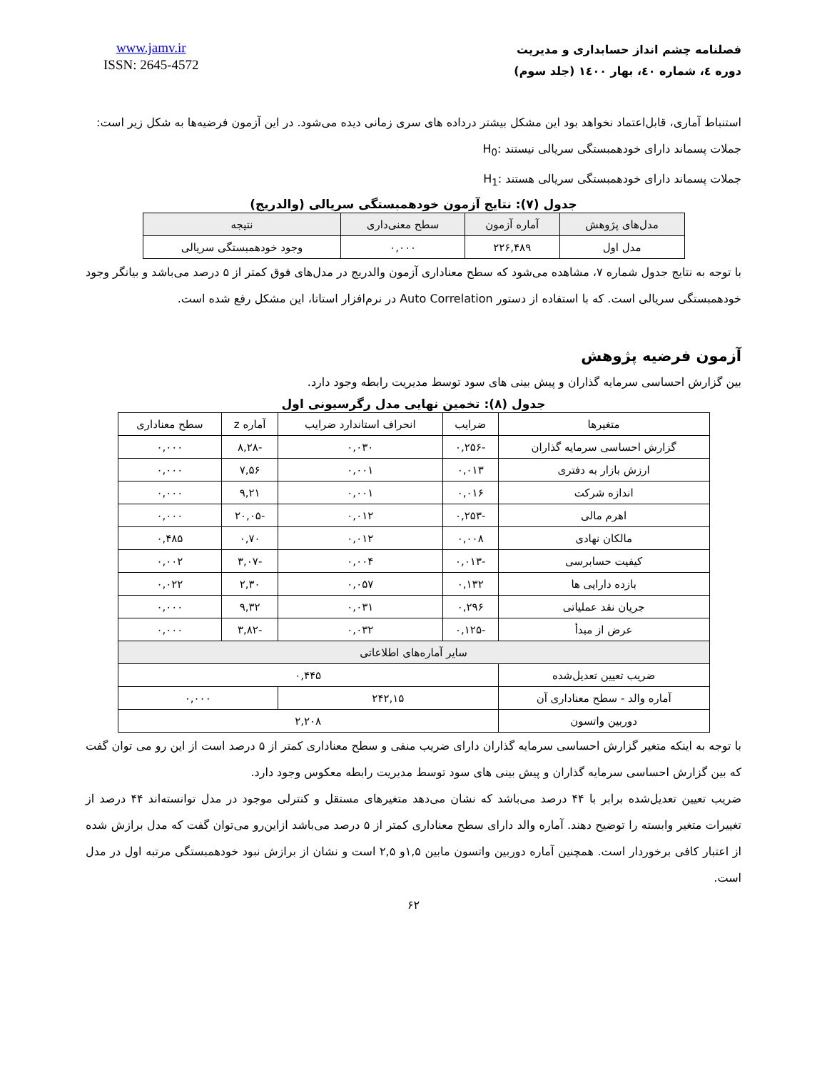فصلنامه چشم انداز حسابداری و مدیریت
دوره ٤، شماره ٤٠، بهار ١٤٠٠ (جلد سوم)
www.jamv.ir
ISSN: 2645-4572
استنباط آماری، قابل‌اعتماد نخواهد بود این مشکل بیشتر درداده های سری زمانی دیده می‌شود. در این آزمون فرضیه‌ها به شکل زیر است:
جملات پسماند دارای خودهمبستگی سریالی نیستند :H<sub>0</sub>
جملات پسماند دارای خودهمبستگی سریالی هستند :H<sub>1</sub>
جدول (۷): نتایج آزمون خودهمبستگی سریالی (والدریج)
| مدل‌های پژوهش | آماره آزمون | سطح معنی‌داری | نتیجه |
| --- | --- | --- | --- |
| مدل اول | ۲۲۶,۴۸۹ | ۰,۰۰۰ | وجود خودهمبستگی سریالی |
با توجه به نتایج جدول شماره ۷، مشاهده می‌شود که سطح معناداری آزمون والدریج در مدل‌های فوق کمتر از ۵ درصد می‌باشد و بیانگر وجود خودهمبستگی سریالی است. که با استفاده از دستور Auto Correlation در نرم‌افزار استاتا، این مشکل رفع شده است.
آزمون فرضیه پژوهش
بین گزارش احساسی سرمایه گذاران و پیش بینی های سود توسط مدیریت رابطه وجود دارد.
جدول (۸): تخمین نهایی مدل رگرسیونی اول
| متغیرها | ضرایب | انحراف استاندارد ضرایب | آماره z | سطح معناداری |
| گزارش احساسی سرمایه گذاران | -۰,۲۵۶ | ۰,۰۳۰ | -۸,۲۸ | ۰,۰۰۰ |
| ارزش بازار به دفتری | ۰,۰۱۳ | ۰,۰۰۱ | ۷,۵۶ | ۰,۰۰۰ |
| اندازه شرکت | ۰,۰۱۶ | ۰,۰۰۱ | ۹,۲۱ | ۰,۰۰۰ |
| اهرم مالی | -۰,۲۵۳ | ۰,۰۱۲ | -۲۰,۰۵ | ۰,۰۰۰ |
| مالکان نهادی | ۰,۰۰۸ | ۰,۰۱۲ | ۰,۷۰ | ۰,۴۸۵ |
| کیفیت حسابرسی | -۰,۰۱۳ | ۰,۰۰۴ | -۳,۰۷ | ۰,۰۰۲ |
| بازده دارایی ها | ۰,۱۳۲ | ۰,۰۵۷ | ۲,۳۰ | ۰,۰۲۲ |
| جریان نقد عملیاتی | ۰,۲۹۶ | ۰,۰۳۱ | ۹,۳۲ | ۰,۰۰۰ |
| عرض از مبدأ | -۰,۱۲۵ | ۰,۰۳۲ | -۳,۸۲ | ۰,۰۰۰ |
| سایر آماره‌های اطلاعاتی | | | | |
| ضریب تعیین تعدیل‌شده | ۰,۴۴۵ | | | |
| آماره والد - سطح معناداری آن | ۲۴۲,۱۵ | | ۰,۰۰۰ | |
| دوربین واتسون | ۲,۲۰۸ | | | |
با توجه به اینکه متغیر گزارش احساسی سرمایه گذاران دارای ضریب منفی و سطح معناداری کمتر از ۵ درصد است از این رو می توان گفت که بین گزارش احساسی سرمایه گذاران و پیش بینی های سود توسط مدیریت رابطه معکوس وجود دارد.
ضریب تعیین تعدیل‌شده برابر با ۴۴ درصد می‌باشد که نشان می‌دهد متغیرهای مستقل و کنترلی موجود در مدل توانسته‌اند ۴۴ درصد از تغییرات متغیر وابسته را توضیح دهند. آماره والد دارای سطح معناداری کمتر از ۵ درصد می‌باشد ازاین‌رو می‌توان گفت که مدل برازش شده از اعتبار کافی برخوردار است. همچنین آماره دوربین واتسون مابین ۱,۵و ۲,۵ است و نشان از برازش نبود خودهمبستگی مرتبه اول در مدل است.
۶۲